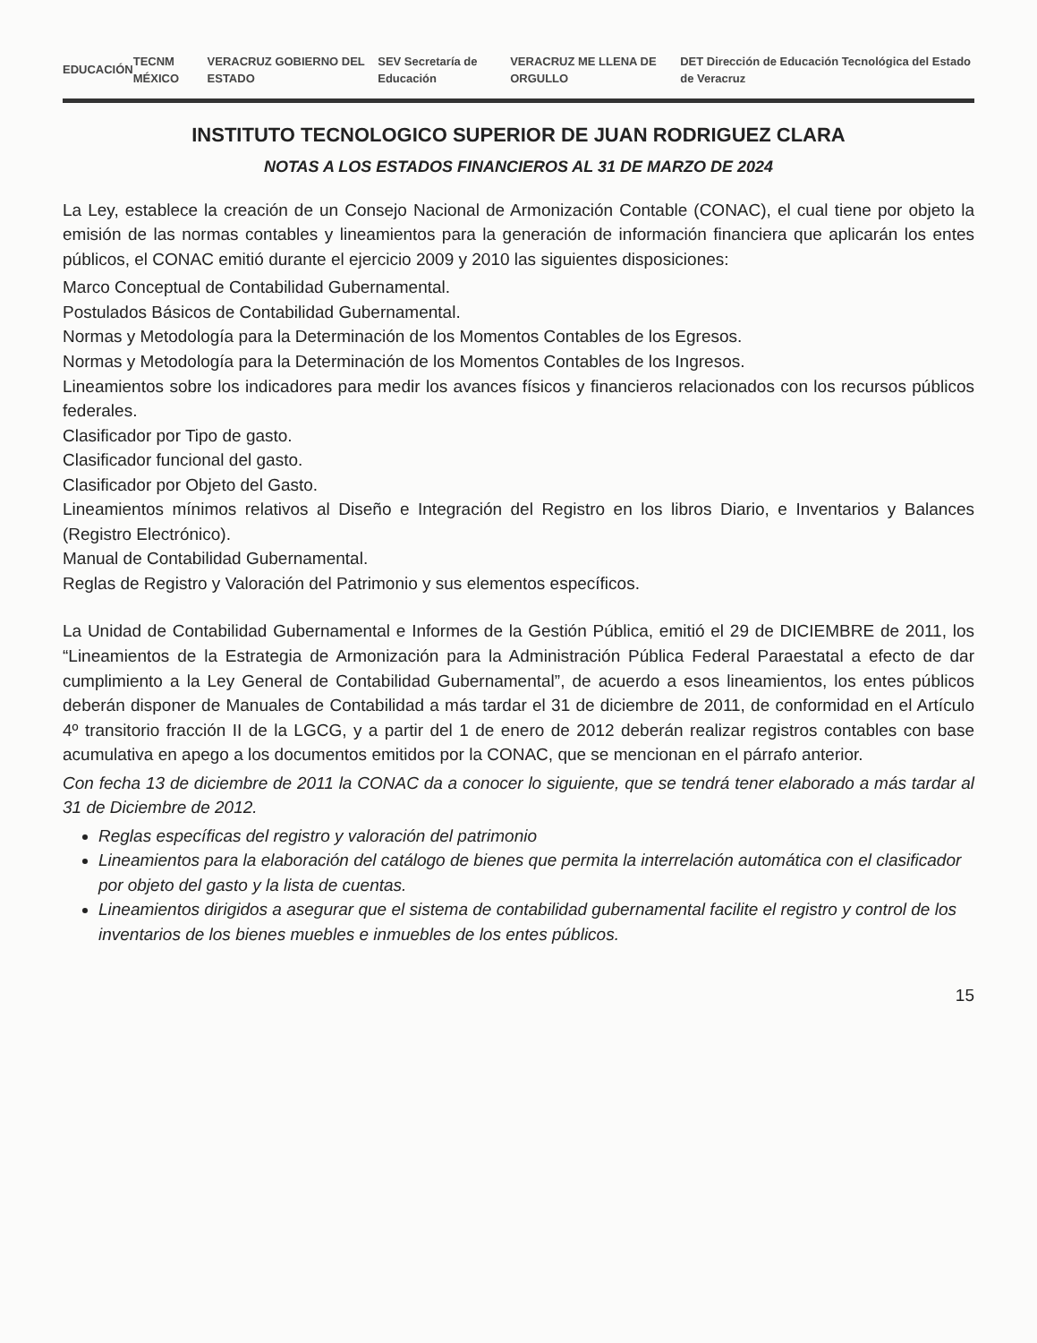EDUCACIÓN TECNM MÉXICO VERACRUZ GOBIERNO DEL ESTADO SEV Secretaría de Educación VERACRUZ ME LLENA DE ORGULLO DET Dirección de Educación Tecnológica del Estado de Veracruz
INSTITUTO TECNOLOGICO SUPERIOR DE JUAN RODRIGUEZ CLARA
NOTAS A LOS ESTADOS FINANCIEROS AL 31 DE MARZO DE 2024
La Ley, establece la creación de un Consejo Nacional de Armonización Contable (CONAC), el cual tiene por objeto la emisión de las normas contables y lineamientos para la generación de información financiera que aplicarán los entes públicos, el CONAC emitió durante el ejercicio 2009 y 2010 las siguientes disposiciones:
Marco Conceptual de Contabilidad Gubernamental.
Postulados Básicos de Contabilidad Gubernamental.
Normas y Metodología para la Determinación de los Momentos Contables de los Egresos.
Normas y Metodología para la Determinación de los Momentos Contables de los Ingresos.
Lineamientos sobre los indicadores para medir los avances físicos y financieros relacionados con los recursos públicos federales.
Clasificador por Tipo de gasto.
Clasificador funcional del gasto.
Clasificador por Objeto del Gasto.
Lineamientos mínimos relativos al Diseño e Integración del Registro en los libros Diario, e Inventarios y Balances (Registro Electrónico).
Manual de Contabilidad Gubernamental.
Reglas de Registro y Valoración del Patrimonio y sus elementos específicos.
La Unidad de Contabilidad Gubernamental e Informes de la Gestión Pública, emitió el 29 de DICIEMBRE de 2011, los “Lineamientos de la Estrategia de Armonización para la Administración Pública Federal Paraestatal a efecto de dar cumplimiento a la Ley General de Contabilidad Gubernamental”, de acuerdo a esos lineamientos, los entes públicos deberán disponer de Manuales de Contabilidad a más tardar el 31 de diciembre de 2011, de conformidad en el Artículo 4º transitorio fracción II de la LGCG, y a partir del 1 de enero de 2012 deberán realizar registros contables con base acumulativa en apego a los documentos emitidos por la CONAC, que se mencionan en el párrafo anterior.
Con fecha 13 de diciembre de 2011 la CONAC da a conocer lo siguiente, que se tendrá tener elaborado a más tardar al 31 de Diciembre de 2012.
Reglas específicas del registro y valoración del patrimonio
Lineamientos para la elaboración del catálogo de bienes que permita la interrelación automática con el clasificador por objeto del gasto y la lista de cuentas.
Lineamientos dirigidos a asegurar que el sistema de contabilidad gubernamental facilite el registro y control de los inventarios de los bienes muebles e inmuebles de los entes públicos.
15